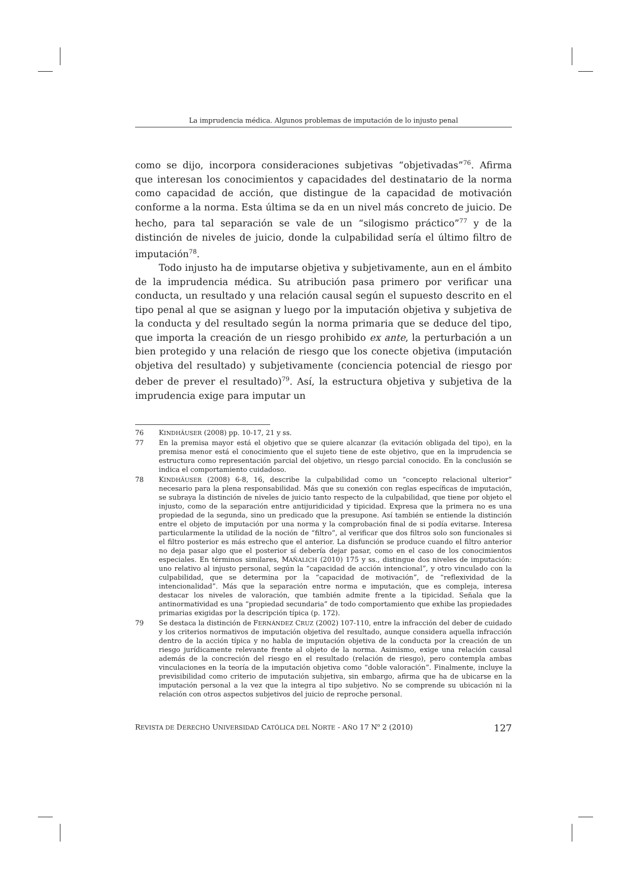La imprudencia médica. Algunos problemas de imputación de lo injusto penal
como se dijo, incorpora consideraciones subjetivas “objetivadas”<sup>76</sup>. Afirma que interesan los conocimientos y capacidades del destinatario de la norma como capacidad de acción, que distingue de la capacidad de motivación conforme a la norma. Esta última se da en un nivel más concreto de juicio. De hecho, para tal separación se vale de un “silogismo práctico”<sup>77</sup> y de la distinción de niveles de juicio, donde la culpabilidad sería el último filtro de imputación<sup>78</sup>.
Todo injusto ha de imputarse objetiva y subjetivamente, aun en el ámbito de la imprudencia médica. Su atribución pasa primero por verificar una conducta, un resultado y una relación causal según el supuesto descrito en el tipo penal al que se asignan y luego por la imputación objetiva y subjetiva de la conducta y del resultado según la norma primaria que se deduce del tipo, que importa la creación de un riesgo prohibido ex ante, la perturbación a un bien protegido y una relación de riesgo que los conecte objetiva (imputación objetiva del resultado) y subjetivamente (conciencia potencial de riesgo por deber de prever el resultado)<sup>79</sup>. Así, la estructura objetiva y subjetiva de la imprudencia exige para imputar un
76 KINDHÄUSER (2008) pp. 10-17, 21 y ss.
77 En la premisa mayor está el objetivo que se quiere alcanzar (la evitación obligada del tipo), en la premisa menor está el conocimiento que el sujeto tiene de este objetivo, que en la imprudencia se estructura como representación parcial del objetivo, un riesgo parcial conocido. En la conclusión se indica el comportamiento cuidadoso.
78 KINDHÄUSER (2008) 6-8, 16, describe la culpabilidad como un “concepto relacional ulterior” necesario para la plena responsabilidad. Más que su conexión con reglas específicas de imputación, se subraya la distinción de niveles de juicio tanto respecto de la culpabilidad, que tiene por objeto el injusto, como de la separación entre antijuridicidad y tipicidad. Expresa que la primera no es una propiedad de la segunda, sino un predicado que la presupone. Así también se entiende la distinción entre el objeto de imputación por una norma y la comprobación final de si podía evitarse. Interesa particularmente la utilidad de la noción de “filtro”, al verificar que dos filtros solo son funcionales si el filtro posterior es más estrecho que el anterior. La disfunción se produce cuando el filtro anterior no deja pasar algo que el posterior sí debería dejar pasar, como en el caso de los conocimientos especiales. En términos similares, MAÑALICH (2010) 175 y ss., distingue dos niveles de imputación: uno relativo al injusto personal, según la “capacidad de acción intencional”, y otro vinculado con la culpabilidad, que se determina por la “capacidad de motivación”, de “reflexividad de la intencionalidad”. Más que la separación entre norma e imputación, que es compleja, interesa destacar los niveles de valoración, que también admite frente a la tipicidad. Señala que la antinormatividad es una “propiedad secundaria” de todo comportamiento que exhibe las propiedades primarias exigidas por la descripción típica (p. 172).
79 Se destaca la distinción de FERNÁNDEZ CRUZ (2002) 107-110, entre la infracción del deber de cuidado y los criterios normativos de imputación objetiva del resultado, aunque considera aquella infracción dentro de la acción típica y no habla de imputación objetiva de la conducta por la creación de un riesgo jurídicamente relevante frente al objeto de la norma. Asimismo, exige una relación causal además de la concreción del riesgo en el resultado (relación de riesgo), pero contempla ambas vinculaciones en la teoría de la imputación objetiva como “doble valoración”. Finalmente, incluye la previsibilidad como criterio de imputación subjetiva, sin embargo, afirma que ha de ubicarse en la imputación personal a la vez que la integra al tipo subjetivo. No se comprende su ubicación ni la relación con otros aspectos subjetivos del juicio de reproche personal.
REVISTA DE DERECHO UNIVERSIDAD CATÓLICA DEL NORTE - AÑO 17 N<sup>o</sup> 2 (2010) 127